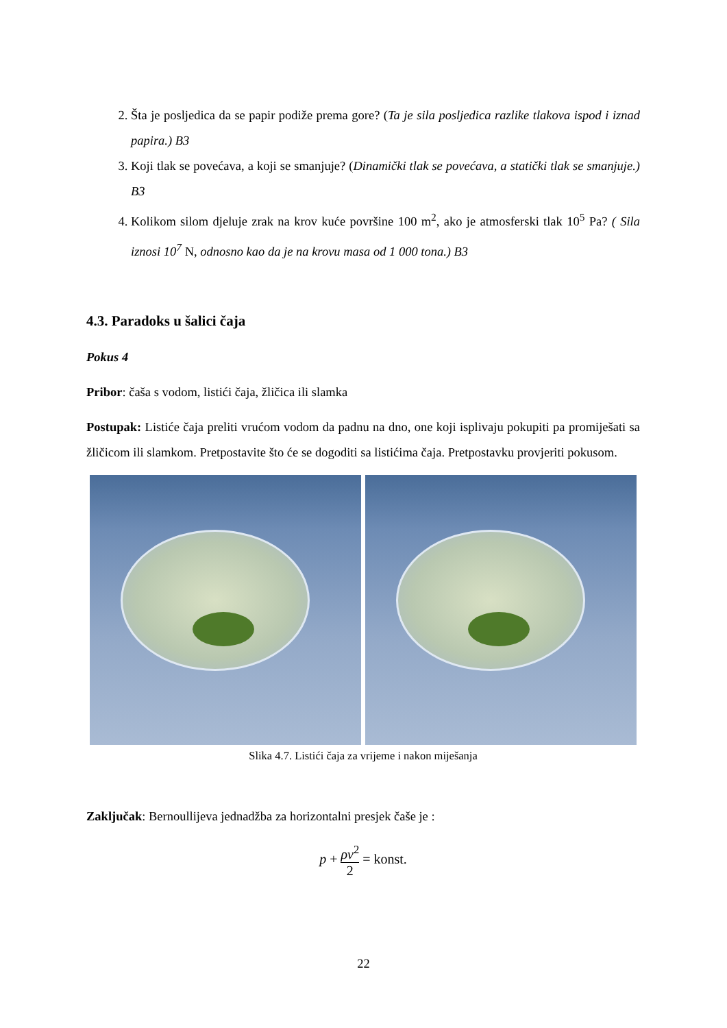2. Šta je posljedica da se papir podiže prema gore? (Ta je sila posljedica razlike tlakova ispod i iznad papira.) B3
3. Koji tlak se povećava, a koji se smanjuje? (Dinamički tlak se povećava, a statički tlak se smanjuje.) B3
4. Kolikom silom djeluje zrak na krov kuće površine 100 m<sup>2</sup>, ako je atmosferski tlak 10<sup>5</sup> Pa? ( Sila iznosi 10<sup>7</sup> N, odnosno kao da je na krovu masa od 1 000 tona.) B3
4.3. Paradoks u šalici čaja
Pokus 4
Pribor: čaša s vodom, listići čaja, žličica ili slamka
Postupak: Listiće čaja preliti vrućom vodom da padnu na dno, one koji isplivaju pokupiti pa promiješati sa žličicom ili slamkom. Pretpostavite što će se dogoditi sa listićima čaja. Pretpostavku provjeriti pokusom.
Slika 4.7. Listići čaja za vrijeme i nakon miješanja
Zaključak: Bernoullijeva jednadžba za horizontalni presjek čaše je :
p + ρv<sup>2</sup> 2 = konst.
22